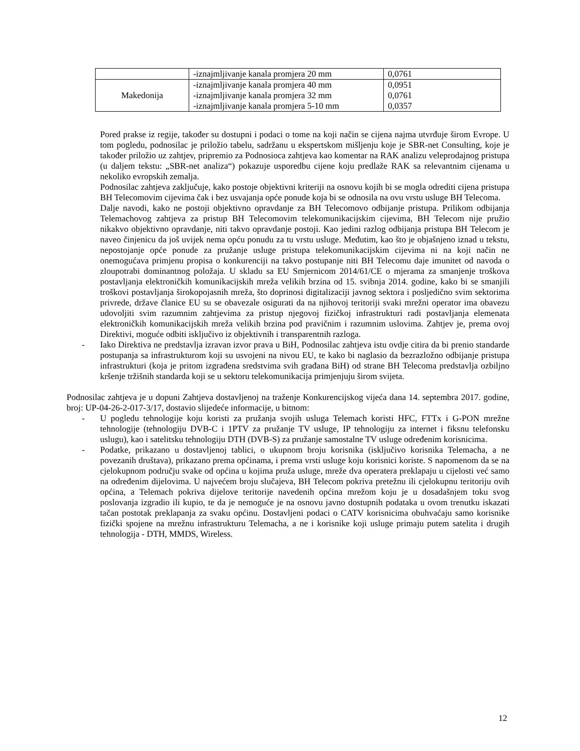| | -iznajmljivanje kanala promjera 20 mm | 0,0761 |
| Makedonija | -iznajmljivanje kanala promjera 40 mm -iznajmljivanje kanala promjera 32 mm -iznajmljivanje kanala promjera 5-10 mm | 0,0951 0,0761 0,0357 |
Pored prakse iz regije, također su dostupni i podaci o tome na koji način se cijena najma utvrđuje širom Evrope. U tom pogledu, podnosilac je priložio tabelu, sadržanu u ekspertskom mišljenju koje je SBR-net Consulting, koje je također priložio uz zahtjev, pripremio za Podnosioca zahtjeva kao komentar na RAK analizu veleprodajnog pristupa (u daljem tekstu: „SBR-net analiza“) pokazuje usporedbu cijene koju predlaže RAK sa relevantnim cijenama u nekoliko evropskih zemalja.
Podnosilac zahtjeva zaključuje, kako postoje objektivni kriteriji na osnovu kojih bi se mogla odrediti cijena pristupa BH Telecomovim cijevima čak i bez usvajanja opće ponude koja bi se odnosila na ovu vrstu usluge BH Telecoma.
Dalje navodi, kako ne postoji objektivno opravdanje za BH Telecomovo odbijanje pristupa. Prilikom odbijanja Telemachovog zahtjeva za pristup BH Telecomovim telekomunikacijskim cijevima, BH Telecom nije pružio nikakvo objektivno opravdanje, niti takvo opravdanje postoji. Kao jedini razlog odbijanja pristupa BH Telecom je naveo činjenicu da još uvijek nema opću ponudu za tu vrstu usluge. Međutim, kao što je objašnjeno iznad u tekstu, nepostojanje opće ponude za pružanje usluge pristupa telekomunikacijskim cijevima ni na koji način ne onemogućava primjenu propisa o konkurenciji na takvo postupanje niti BH Telecomu daje imunitet od navoda o zloupotrabi dominantnog položaja. U skladu sa EU Smjernicom 2014/61/CE o mjerama za smanjenje troškova postavljanja elektroničkih komunikacijskih mreža velikih brzina od 15. svibnja 2014. godine, kako bi se smanjili troškovi postavljanja širokopojasnih mreža, što doprinosi digitalizaciji javnog sektora i posljedično svim sektorima privrede, države članice EU su se obavezale osigurati da na njihovoj teritoriji svaki mrežni operator ima obavezu udovoljiti svim razumnim zahtjevima za pristup njegovoj fizičkoj infrastrukturi radi postavljanja elemenata elektroničkih komunikacijskih mreža velikih brzina pod pravičnim i razumnim uslovima. Zahtjev je, prema ovoj Direktivi, moguće odbiti isključivo iz objektivnih i transparentnih razloga.
- Iako Direktiva ne predstavlja izravan izvor prava u BiH, Podnosilac zahtjeva istu ovdje citira da bi prenio standarde postupanja sa infrastrukturom koji su usvojeni na nivou EU, te kako bi naglasio da bezrazložno odbijanje pristupa infrastrukturi (koja je pritom izgrađena sredstvima svih građana BiH) od strane BH Telecoma predstavlja ozbiljno kršenje tržišnih standarda koji se u sektoru telekomunikacija primjenjuju širom svijeta.
Podnosilac zahtjeva je u dopuni Zahtjeva dostavljenoj na traženje Konkurencijskog vijeća dana 14. septembra 2017. godine, broj: UP-04-26-2-017-3/17, dostavio slijedeće informacije, u bitnom:
- U pogledu tehnologije koju koristi za pružanja svojih usluga Telemach koristi HFC, FTTx i G-PON mrežne tehnologije (tehnologiju DVB-C i 1PTV za pružanje TV usluge, IP tehnologiju za internet i fiksnu telefonsku uslugu), kao i satelitsku tehnologiju DTH (DVB-S) za pružanje samostalne TV usluge određenim korisnicima.
- Podatke, prikazano u dostavljenoj tablici, o ukupnom broju korisnika (isključivo korisnika Telemacha, a ne povezanih društava), prikazano prema općinama, i prema vrsti usluge koju korisnici koriste. S napomenom da se na cjelokupnom području svake od općina u kojima pruža usluge, mreže dva operatera preklapaju u cijelosti već samo na određenim dijelovima. U najvećem broju slučajeva, BH Telecom pokriva pretežnu ili cjelokupnu teritoriju ovih općina, a Telemach pokriva dijelove teritorije navedenih općina mrežom koju je u dosadašnjem toku svog poslovanja izgradio ili kupio, te da je nemoguće je na osnovu javno dostupnih podataka u ovom trenutku iskazati tačan postotak preklapanja za svaku općinu. Dostavljeni podaci o CATV korisnicima obuhvaćaju samo korisnike fizički spojene na mrežnu infrastrukturu Telemacha, a ne i korisnike koji usluge primaju putem satelita i drugih tehnologija - DTH, MMDS, Wireless.
12